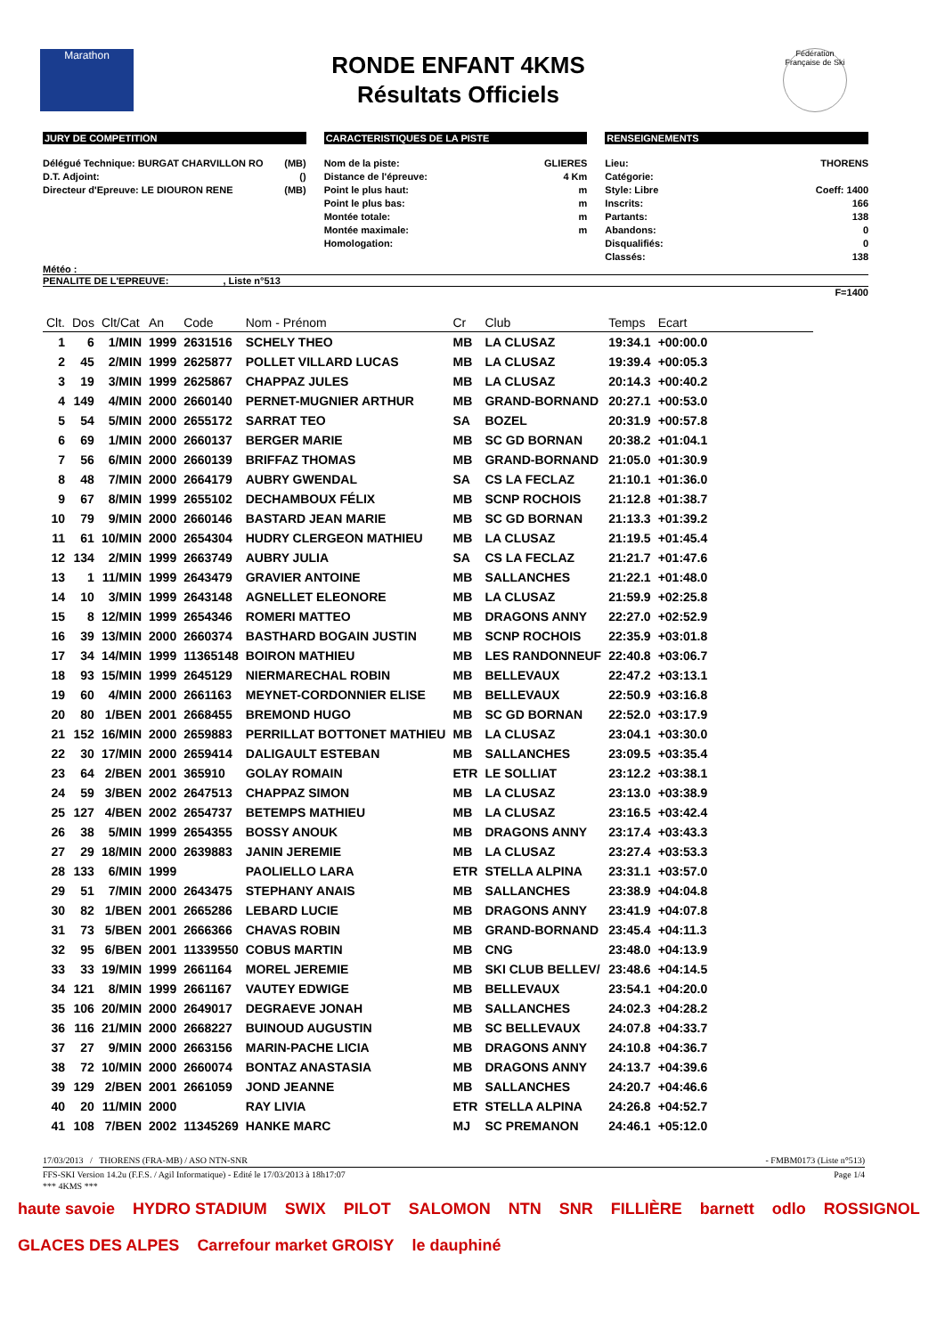Marathon
RONDE ENFANT 4KMS
Résultats Officiels
Fédération Française de Ski
JURY DE COMPETITION
Délégué Technique: BURGAT CHARVILLON RO (MB)
D.T. Adjoint: ()
Directeur d'Epreuve: LE DIOURON RENE (MB)
CARACTERISTIQUES DE LA PISTE
Nom de la piste: GLIERES
Distance de l'épreuve: 4 Km
Point le plus haut: m
Point le plus bas: m
Montée totale: m
Montée maximale: m
Homologation:
RENSEIGNEMENTS
Lieu: THORENS
Catégorie:
Style: Libre Coeff: 1400
Inscrits: 166
Partants: 138
Abandons: 0
Disqualifiés: 0
Classés: 138
Météo :
PENALITE DE L'EPREUVE: , Liste n°513
F=1400
| Clt. | Dos | Clt/Cat | An | Code | Nom - Prénom | Cr | Club | Temps | Ecart |
| --- | --- | --- | --- | --- | --- | --- | --- | --- | --- |
| 1 | 6 | 1/MIN | 1999 | 2631516 | SCHELY THEO | MB | LA CLUSAZ | 19:34.1 | +00:00.0 |
| 2 | 45 | 2/MIN | 1999 | 2625877 | POLLET VILLARD LUCAS | MB | LA CLUSAZ | 19:39.4 | +00:05.3 |
| 3 | 19 | 3/MIN | 1999 | 2625867 | CHAPPAZ JULES | MB | LA CLUSAZ | 20:14.3 | +00:40.2 |
| 4 | 149 | 4/MIN | 2000 | 2660140 | PERNET-MUGNIER ARTHUR | MB | GRAND-BORNAND | 20:27.1 | +00:53.0 |
| 5 | 54 | 5/MIN | 2000 | 2655172 | SARRAT TEO | SA | BOZEL | 20:31.9 | +00:57.8 |
| 6 | 69 | 1/MIN | 2000 | 2660137 | BERGER MARIE | MB | SC GD BORNAN | 20:38.2 | +01:04.1 |
| 7 | 56 | 6/MIN | 2000 | 2660139 | BRIFFAZ THOMAS | MB | GRAND-BORNAND | 21:05.0 | +01:30.9 |
| 8 | 48 | 7/MIN | 2000 | 2664179 | AUBRY GWENDAL | SA | CS LA FECLAZ | 21:10.1 | +01:36.0 |
| 9 | 67 | 8/MIN | 1999 | 2655102 | DECHAMBOUX FÉLIX | MB | SCNP ROCHOIS | 21:12.8 | +01:38.7 |
| 10 | 79 | 9/MIN | 2000 | 2660146 | BASTARD JEAN MARIE | MB | SC GD BORNAN | 21:13.3 | +01:39.2 |
| 11 | 61 | 10/MIN | 2000 | 2654304 | HUDRY CLERGEON MATHIEU | MB | LA CLUSAZ | 21:19.5 | +01:45.4 |
| 12 | 134 | 2/MIN | 1999 | 2663749 | AUBRY JULIA | SA | CS LA FECLAZ | 21:21.7 | +01:47.6 |
| 13 | 1 | 11/MIN | 1999 | 2643479 | GRAVIER ANTOINE | MB | SALLANCHES | 21:22.1 | +01:48.0 |
| 14 | 10 | 3/MIN | 1999 | 2643148 | AGNELLET ELEONORE | MB | LA CLUSAZ | 21:59.9 | +02:25.8 |
| 15 | 8 | 12/MIN | 1999 | 2654346 | ROMERI MATTEO | MB | DRAGONS ANNY | 22:27.0 | +02:52.9 |
| 16 | 39 | 13/MIN | 2000 | 2660374 | BASTHARD BOGAIN JUSTIN | MB | SCNP ROCHOIS | 22:35.9 | +03:01.8 |
| 17 | 34 | 14/MIN | 1999 | 11365148 | BOIRON MATHIEU | MB | LES RANDONNEUF | 22:40.8 | +03:06.7 |
| 18 | 93 | 15/MIN | 1999 | 2645129 | NIERMARECHAL ROBIN | MB | BELLEVAUX | 22:47.2 | +03:13.1 |
| 19 | 60 | 4/MIN | 2000 | 2661163 | MEYNET-CORDONNIER ELISE | MB | BELLEVAUX | 22:50.9 | +03:16.8 |
| 20 | 80 | 1/BEN | 2001 | 2668455 | BREMOND HUGO | MB | SC GD BORNAN | 22:52.0 | +03:17.9 |
| 21 | 152 | 16/MIN | 2000 | 2659883 | PERRILLAT BOTTONET MATHIEU | MB | LA CLUSAZ | 23:04.1 | +03:30.0 |
| 22 | 30 | 17/MIN | 2000 | 2659414 | DALIGAULT ESTEBAN | MB | SALLANCHES | 23:09.5 | +03:35.4 |
| 23 | 64 | 2/BEN | 2001 | 365910 | GOLAY ROMAIN | ETR | LE SOLLIAT | 23:12.2 | +03:38.1 |
| 24 | 59 | 3/BEN | 2002 | 2647513 | CHAPPAZ SIMON | MB | LA CLUSAZ | 23:13.0 | +03:38.9 |
| 25 | 127 | 4/BEN | 2002 | 2654737 | BETEMPS MATHIEU | MB | LA CLUSAZ | 23:16.5 | +03:42.4 |
| 26 | 38 | 5/MIN | 1999 | 2654355 | BOSSY ANOUK | MB | DRAGONS ANNY | 23:17.4 | +03:43.3 |
| 27 | 29 | 18/MIN | 2000 | 2639883 | JANIN JEREMIE | MB | LA CLUSAZ | 23:27.4 | +03:53.3 |
| 28 | 133 | 6/MIN | 1999 | | PAOLIELLO LARA | ETR | STELLA ALPINA | 23:31.1 | +03:57.0 |
| 29 | 51 | 7/MIN | 2000 | 2643475 | STEPHANY ANAIS | MB | SALLANCHES | 23:38.9 | +04:04.8 |
| 30 | 82 | 1/BEN | 2001 | 2665286 | LEBARD LUCIE | MB | DRAGONS ANNY | 23:41.9 | +04:07.8 |
| 31 | 73 | 5/BEN | 2001 | 2666366 | CHAVAS ROBIN | MB | GRAND-BORNAND | 23:45.4 | +04:11.3 |
| 32 | 95 | 6/BEN | 2001 | 11339550 | COBUS MARTIN | MB | CNG | 23:48.0 | +04:13.9 |
| 33 | 33 | 19/MIN | 1999 | 2661164 | MOREL JEREMIE | MB | SKI CLUB BELLEV/ | 23:48.6 | +04:14.5 |
| 34 | 121 | 8/MIN | 1999 | 2661167 | VAUTEY EDWIGE | MB | BELLEVAUX | 23:54.1 | +04:20.0 |
| 35 | 106 | 20/MIN | 2000 | 2649017 | DEGRAEVE JONAH | MB | SALLANCHES | 24:02.3 | +04:28.2 |
| 36 | 116 | 21/MIN | 2000 | 2668227 | BUINOUD AUGUSTIN | MB | SC BELLEVAUX | 24:07.8 | +04:33.7 |
| 37 | 27 | 9/MIN | 2000 | 2663156 | MARIN-PACHE LICIA | MB | DRAGONS ANNY | 24:10.8 | +04:36.7 |
| 38 | 72 | 10/MIN | 2000 | 2660074 | BONTAZ ANASTASIA | MB | DRAGONS ANNY | 24:13.7 | +04:39.6 |
| 39 | 129 | 2/BEN | 2001 | 2661059 | JOND JEANNE | MB | SALLANCHES | 24:20.7 | +04:46.6 |
| 40 | 20 | 11/MIN | 2000 | | RAY LIVIA | ETR | STELLA ALPINA | 24:26.8 | +04:52.7 |
| 41 | 108 | 7/BEN | 2002 | 11345269 | HANKE MARC | MJ | SC PREMANON | 24:46.1 | +05:12.0 |
17/03/2013 / THORENS (FRA-MB) / ASO NTN-SNR - FMBM0173 (Liste n°513)
FFS-SKI Version 14.2u (F.F.S. / Agil Informatique) - Edité le 17/03/2013 à 18h17:07 Page 1/4
*** 4KMS ***
haute savoie HYDRO STADIUM SWIX PILOT SALOMON NTN SNR FILLIÈRE barnett odlo ROSSIGNOL GLACES DES ALPES Carrefour market GROISY le dauphiné